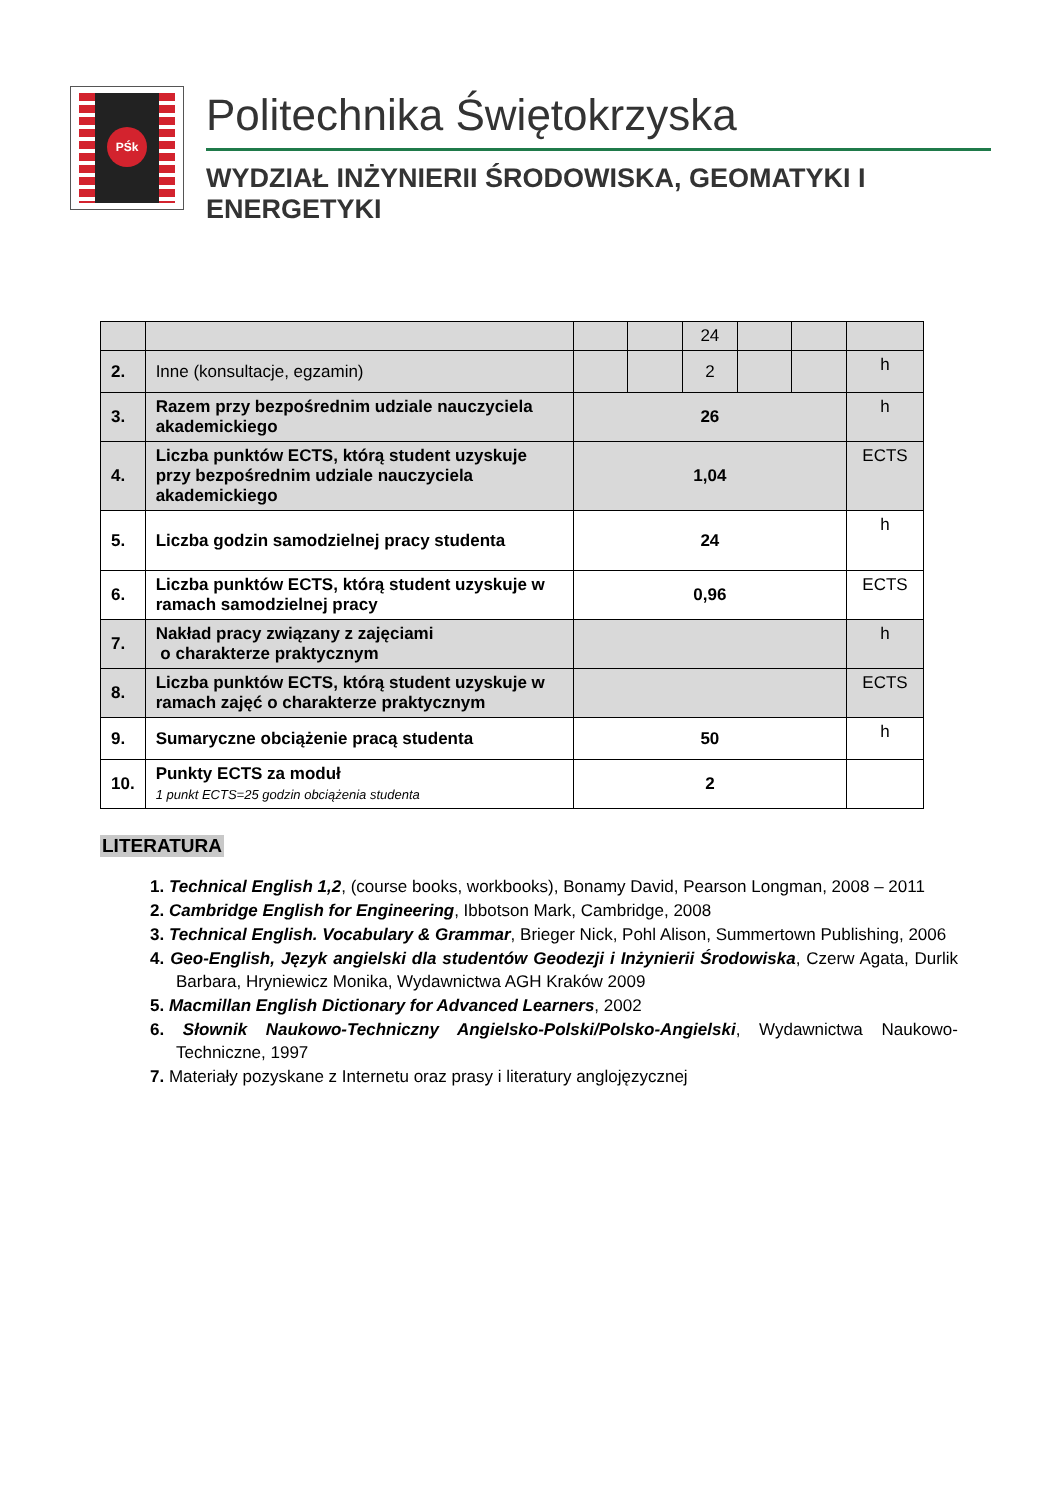PŚk
Politechnika Świętokrzyska
WYDZIAŁ INŻYNIERII ŚRODOWISKA, GEOMATYKI I ENERGETYKI
| | | | | 24 | | | |
| 2. | Inne (konsultacje, egzamin) | | | 2 | | | h |
| 3. | Razem przy bezpośrednim udziale nauczyciela akademickiego | 26 | | | | | h |
| 4. | Liczba punktów ECTS, którą student uzyskuje przy bezpośrednim udziale nauczyciela akademickiego | 1,04 | | | | | ECTS |
| 5. | Liczba godzin samodzielnej pracy studenta | 24 | | | | | h |
| 6. | Liczba punktów ECTS, którą student uzyskuje w ramach samodzielnej pracy | 0,96 | | | | | ECTS |
| 7. | Nakład pracy związany z zajęciami o charakterze praktycznym | | | | | | h |
| 8. | Liczba punktów ECTS, którą student uzyskuje w ramach zajęć o charakterze praktycznym | | | | | | ECTS |
| 9. | Sumaryczne obciążenie pracą studenta | 50 | | | | | h |
| 10. | Punkty ECTS za moduł 1 punkt ECTS=25 godzin obciążenia studenta | 2 | | | | | |
LITERATURA
1. Technical English 1,2, (course books, workbooks), Bonamy David, Pearson Longman, 2008 – 2011
2. Cambridge English for Engineering, Ibbotson Mark, Cambridge, 2008
3. Technical English. Vocabulary & Grammar, Brieger Nick, Pohl Alison, Summertown Publishing, 2006
4. Geo-English, Język angielski dla studentów Geodezji i Inżynierii Środowiska, Czerw Agata, Durlik Barbara, Hryniewicz Monika, Wydawnictwa AGH Kraków 2009
5. Macmillan English Dictionary for Advanced Learners, 2002
6. Słownik Naukowo-Techniczny Angielsko-Polski/Polsko-Angielski, Wydawnictwa Naukowo-Techniczne, 1997
7. Materiały pozyskane z Internetu oraz prasy i literatury anglojęzycznej